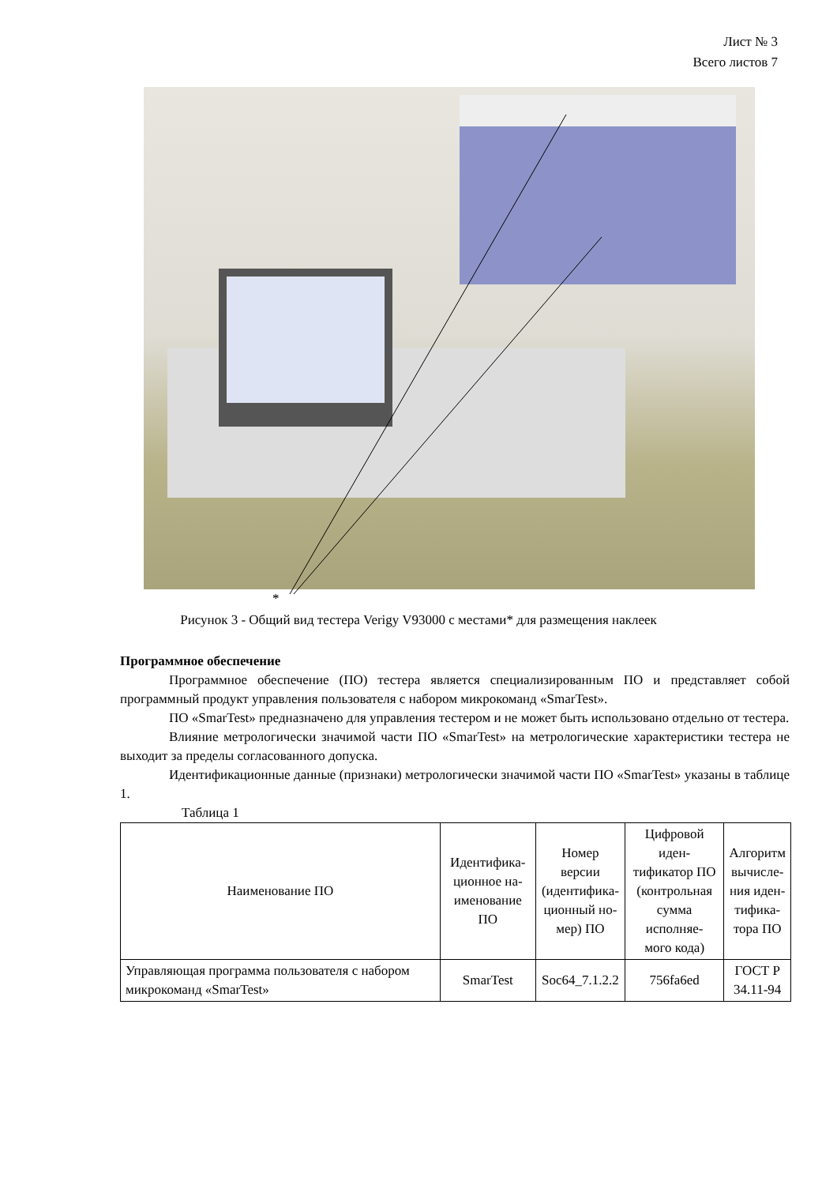Лист № 3
Всего листов 7
*
Рисунок 3 - Общий вид тестера Verigy V93000 с местами* для размещения наклеек
Программное обеспечение
Программное обеспечение (ПО) тестера является специализированным ПО и представляет собой программный продукт управления пользователя с набором микрокоманд «SmarTest».
ПО «SmarTest» предназначено для управления тестером и не может быть использовано отдельно от тестера.
Влияние метрологически значимой части ПО «SmarTest» на метрологические характеристики тестера не выходит за пределы согласованного допуска.
Идентификационные данные (признаки) метрологически значимой части ПО «SmarTest» указаны в таблице 1.
Таблица 1
| Наименование ПО | Идентифика- ционное на- именование ПО | Номер версии (идентифика- ционный но- мер) ПО | Цифровой иден- тификатор ПО (контрольная сумма исполняе- мого кода) | Алгоритм вычисле- ния иден- тифика- тора ПО |
| --- | --- | --- | --- | --- |
| Управляющая программа пользователя с набором микрокоманд «SmarTest» | SmarTest | Soc64_7.1.2.2 | 756fa6ed | ГОСТ Р 34.11-94 |